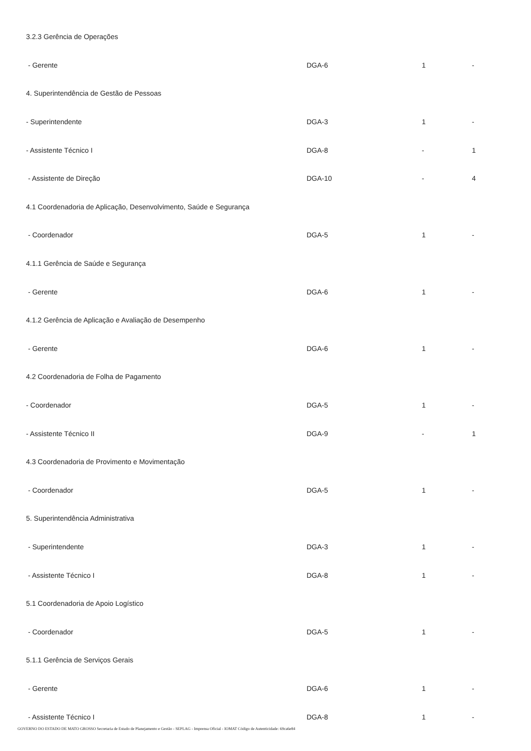| 3.2.3 Gerência de Operações | | | |
| - Gerente | DGA-6 | 1 | - |
| 4. Superintendência de Gestão de Pessoas | | | |
| - Superintendente | DGA-3 | 1 | - |
| - Assistente Técnico I | DGA-8 | - | 1 |
| - Assistente de Direção | DGA-10 | - | 4 |
| 4.1 Coordenadoria de Aplicação, Desenvolvimento, Saúde e Segurança | | | |
| - Coordenador | DGA-5 | 1 | - |
| 4.1.1 Gerência de Saúde e Segurança | | | |
| - Gerente | DGA-6 | 1 | - |
| 4.1.2 Gerência de Aplicação e Avaliação de Desempenho | | | |
| - Gerente | DGA-6 | 1 | - |
| 4.2 Coordenadoria de Folha de Pagamento | | | |
| - Coordenador | DGA-5 | 1 | - |
| - Assistente Técnico II | DGA-9 | - | 1 |
| 4.3 Coordenadoria de Provimento e Movimentação | | | |
| - Coordenador | DGA-5 | 1 | - |
| 5. Superintendência Administrativa | | | |
| - Superintendente | DGA-3 | 1 | - |
| - Assistente Técnico I | DGA-8 | 1 | - |
| 5.1 Coordenadoria de Apoio Logístico | | | |
| - Coordenador | DGA-5 | 1 | - |
| 5.1.1 Gerência de Serviços Gerais | | | |
| - Gerente | DGA-6 | 1 | - |
| - Assistente Técnico I | DGA-8 | 1 | - |
GOVERNO DO ESTADO DE MATO GROSSO Secretaria de Estado de Planejamento e Gestão - SEPLAG - Imprensa Oficial - IOMAT Código de Autenticidade: 69ca6e84